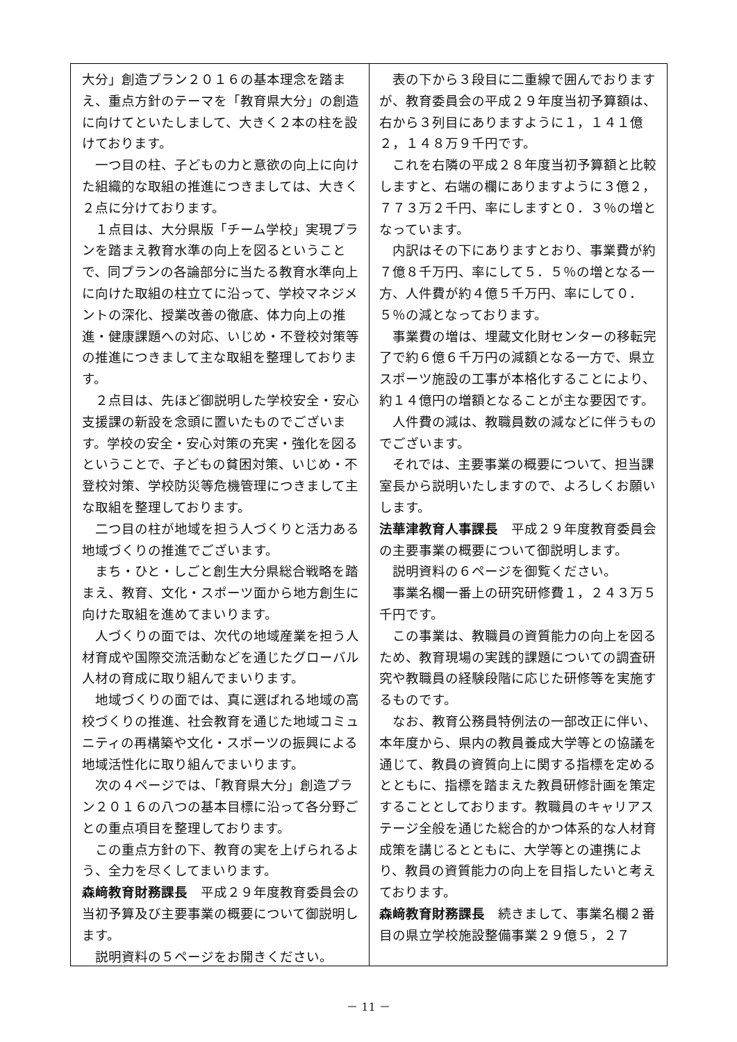大分」創造プラン２０１６の基本理念を踏まえ、重点方針のテーマを「教育県大分」の創造に向けてといたしまして、大きく２本の柱を設けております。
一つ目の柱、子どもの力と意欲の向上に向けた組織的な取組の推進につきましては、大きく２点に分けております。
１点目は、大分県版「チーム学校」実現プランを踏まえ教育水準の向上を図るということで、同プランの各論部分に当たる教育水準向上に向けた取組の柱立てに沿って、学校マネジメントの深化、授業改善の徹底、体力向上の推進・健康課題への対応、いじめ・不登校対策等の推進につきまして主な取組を整理しております。
２点目は、先ほど御説明した学校安全・安心支援課の新設を念頭に置いたものでございます。学校の安全・安心対策の充実・強化を図るということで、子どもの貧困対策、いじめ・不登校対策、学校防災等危機管理につきまして主な取組を整理しております。
二つ目の柱が地域を担う人づくりと活力ある地域づくりの推進でございます。
まち・ひと・しごと創生大分県総合戦略を踏まえ、教育、文化・スポーツ面から地方創生に向けた取組を進めてまいります。
人づくりの面では、次代の地域産業を担う人材育成や国際交流活動などを通じたグローバル人材の育成に取り組んでまいります。
地域づくりの面では、真に選ばれる地域の高校づくりの推進、社会教育を通じた地域コミュニティの再構築や文化・スポーツの振興による地域活性化に取り組んでまいります。
次の４ページでは、「教育県大分」創造プラン２０１６の八つの基本目標に沿って各分野ごとの重点項目を整理しております。
この重点方針の下、教育の実を上げられるよう、全力を尽くしてまいります。
森﨑教育財務課長　平成２９年度教育委員会の当初予算及び主要事業の概要について御説明します。
説明資料の５ページをお開きください。
表の下から３段目に二重線で囲んでおりますが、教育委員会の平成２９年度当初予算額は、右から３列目にありますように１，１４１億２，１４８万９千円です。
これを右隣の平成２８年度当初予算額と比較しますと、右端の欄にありますように３億２，７７３万２千円、率にしますと０．３％の増となっています。
内訳はその下にありますとおり、事業費が約７億８千万円、率にして５．５％の増となる一方、人件費が約４億５千万円、率にして０．５％の減となっております。
事業費の増は、埋蔵文化財センターの移転完了で約６億６千万円の減額となる一方で、県立スポーツ施設の工事が本格化することにより、約１４億円の増額となることが主な要因です。
人件費の減は、教職員数の減などに伴うものでございます。
それでは、主要事業の概要について、担当課室長から説明いたしますので、よろしくお願いします。
法華津教育人事課長　平成２９年度教育委員会の主要事業の概要について御説明します。
説明資料の６ページを御覧ください。
事業名欄一番上の研究研修費１，２４３万５千円です。
この事業は、教職員の資質能力の向上を図るため、教育現場の実践的課題についての調査研究や教職員の経験段階に応じた研修等を実施するものです。
なお、教育公務員特例法の一部改正に伴い、本年度から、県内の教員養成大学等との協議を通じて、教員の資質向上に関する指標を定めるとともに、指標を踏まえた教員研修計画を策定することとしております。教職員のキャリアステージ全般を通じた総合的かつ体系的な人材育成策を講じるとともに、大学等との連携により、教員の資質能力の向上を目指したいと考えております。
森﨑教育財務課長　続きまして、事業名欄２番目の県立学校施設整備事業２９億５，２７
－ 11 －